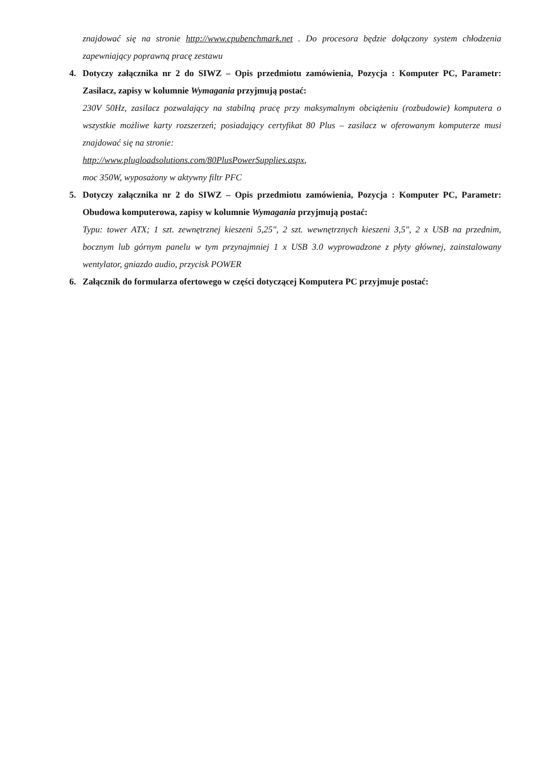znajdować się na stronie http://www.cpubenchmark.net . Do procesora będzie dołączony system chłodzenia zapewniający poprawną pracę zestawu
4. Dotyczy załącznika nr 2 do SIWZ – Opis przedmiotu zamówienia, Pozycja : Komputer PC, Parametr: Zasilacz, zapisy w kolumnie Wymagania przyjmują postać:
230V 50Hz, zasilacz pozwalający na stabilną pracę przy maksymalnym obciążeniu (rozbudowie) komputera o wszystkie możliwe karty rozszerzeń; posiadający certyfikat 80 Plus – zasilacz w oferowanym komputerze musi znajdować się na stronie:
http://www.plugloadsolutions.com/80PlusPowerSupplies.aspx,
moc 350W, wyposażony w aktywny filtr PFC
5. Dotyczy załącznika nr 2 do SIWZ – Opis przedmiotu zamówienia, Pozycja : Komputer PC, Parametr: Obudowa komputerowa, zapisy w kolumnie Wymagania przyjmują postać:
Typu: tower ATX; 1 szt. zewnętrznej kieszeni 5,25", 2 szt. wewnętrznych kieszeni 3,5", 2 x USB na przednim, bocznym lub górnym panelu w tym przynajmniej 1 x USB 3.0 wyprowadzone z płyty głównej, zainstalowany wentylator, gniazdo audio, przycisk POWER
6. Załącznik do formularza ofertowego w części dotyczącej Komputera PC przyjmuje postać: